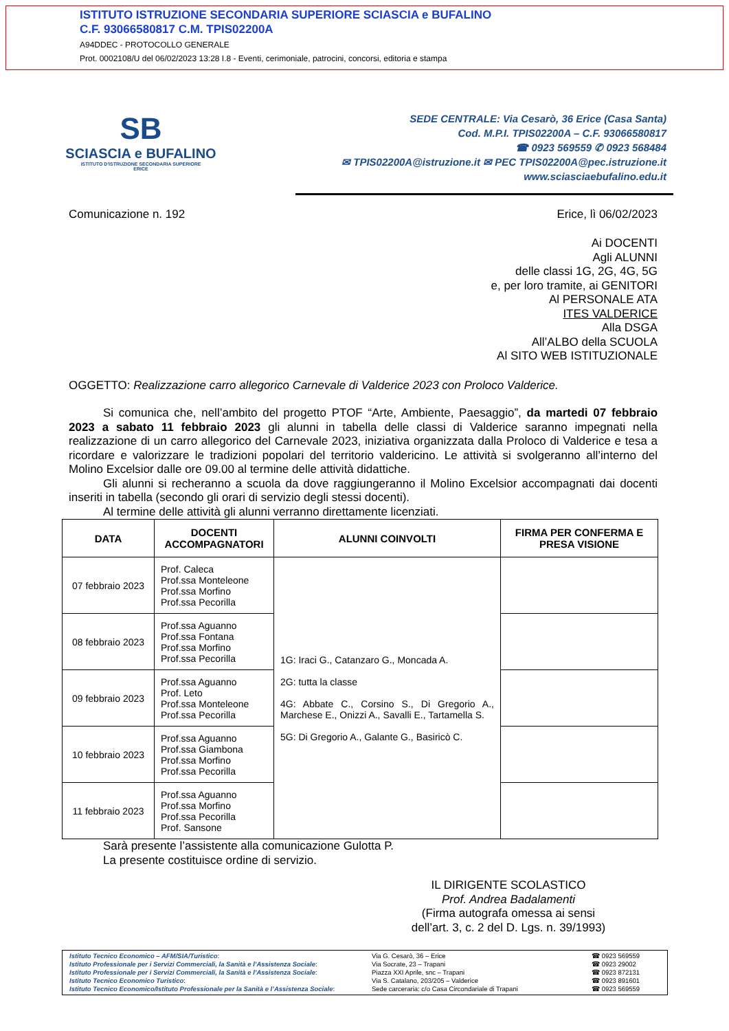ISTITUTO ISTRUZIONE SECONDARIA SUPERIORE SCIASCIA e BUFALINO
C.F. 93066580817 C.M. TPIS02200A
A94DDEC - PROTOCOLLO GENERALE
Prot. 0002108/U del 06/02/2023 13:28 I.8 - Eventi, cerimoniale, patrocini, concorsi, editoria e stampa
SB
SCIASCIA e BUFALINO
ISTITUTO D'ISTRUZIONE SECONDARIA SUPERIORE
ERICE
SEDE CENTRALE: Via Cesarò, 36 Erice (Casa Santa)
Cod. M.P.I. TPIS02200A – C.F. 93066580817
☎ 0923 569559 ✆ 0923 568484
✉ TPIS02200A@istruzione.it ✉ PEC TPIS02200A@pec.istruzione.it
www.sciasciaebufalino.edu.it
Comunicazione n. 192 Erice, lì 06/02/2023
Ai DOCENTI
Agli ALUNNI
delle classi 1G, 2G, 4G, 5G
e, per loro tramite, ai GENITORI
Al PERSONALE ATA
ITES VALDERICE
Alla DSGA
All’ALBO della SCUOLA
Al SITO WEB ISTITUZIONALE
OGGETTO: Realizzazione carro allegorico Carnevale di Valderice 2023 con Proloco Valderice.
Si comunica che, nell’ambito del progetto PTOF “Arte, Ambiente, Paesaggio”, da martedi 07 febbraio 2023 a sabato 11 febbraio 2023 gli alunni in tabella delle classi di Valderice saranno impegnati nella realizzazione di un carro allegorico del Carnevale 2023, iniziativa organizzata dalla Proloco di Valderice e tesa a ricordare e valorizzare le tradizioni popolari del territorio valdericino. Le attività si svolgeranno all’interno del Molino Excelsior dalle ore 09.00 al termine delle attività didattiche.
Gli alunni si recheranno a scuola da dove raggiungeranno il Molino Excelsior accompagnati dai docenti inseriti in tabella (secondo gli orari di servizio degli stessi docenti).
Al termine delle attività gli alunni verranno direttamente licenziati.
| DATA | DOCENTI ACCOMPAGNATORI | ALUNNI COINVOLTI | FIRMA PER CONFERMA E PRESA VISIONE |
| --- | --- | --- | --- |
| 07 febbraio 2023 | Prof. Caleca Prof.ssa Monteleone Prof.ssa Morfino Prof.ssa Pecorilla | 1G: Iraci G., Catanzaro G., Moncada A. 2G: tutta la classe 4G: Abbate C., Corsino S., Di Gregorio A., Marchese E., Onizzi A., Savalli E., Tartamella S. 5G: Di Gregorio A., Galante G., Basiricò C. | |
| 08 febbraio 2023 | Prof.ssa Aguanno Prof.ssa Fontana Prof.ssa Morfino Prof.ssa Pecorilla | | |
| 09 febbraio 2023 | Prof.ssa Aguanno Prof. Leto Prof.ssa Monteleone Prof.ssa Pecorilla | | |
| 10 febbraio 2023 | Prof.ssa Aguanno Prof.ssa Giambona Prof.ssa Morfino Prof.ssa Pecorilla | | |
| 11 febbraio 2023 | Prof.ssa Aguanno Prof.ssa Morfino Prof.ssa Pecorilla Prof. Sansone | | |
Sarà presente l’assistente alla comunicazione Gulotta P.
La presente costituisce ordine di servizio.
IL DIRIGENTE SCOLASTICO
Prof. Andrea Badalamenti
(Firma autografa omessa ai sensi dell’art. 3, c. 2 del D. Lgs. n. 39/1993)
Istituto Tecnico Economico – AFM/SIA/Turistico:
Istituto Professionale per i Servizi Commerciali, la Sanità e l’Assistenza Sociale:
Istituto Professionale per i Servizi Commerciali, la Sanità e l’Assistenza Sociale:
Istituto Tecnico Economico Turistico:
Istituto Tecnico Economico/Istituto Professionale per la Sanità e l’Assistenza Sociale:
Via G. Cesarò, 36 – Erice
Via Socrate, 23 – Trapani
Piazza XXI Aprile, snc – Trapani
Via S. Catalano, 203/205 – Valderice
Sede carceraria: c/o Casa Circondariale di Trapani
☎ 0923 569559
☎ 0923 29002
☎ 0923 872131
☎ 0923 891601
☎ 0923 569559